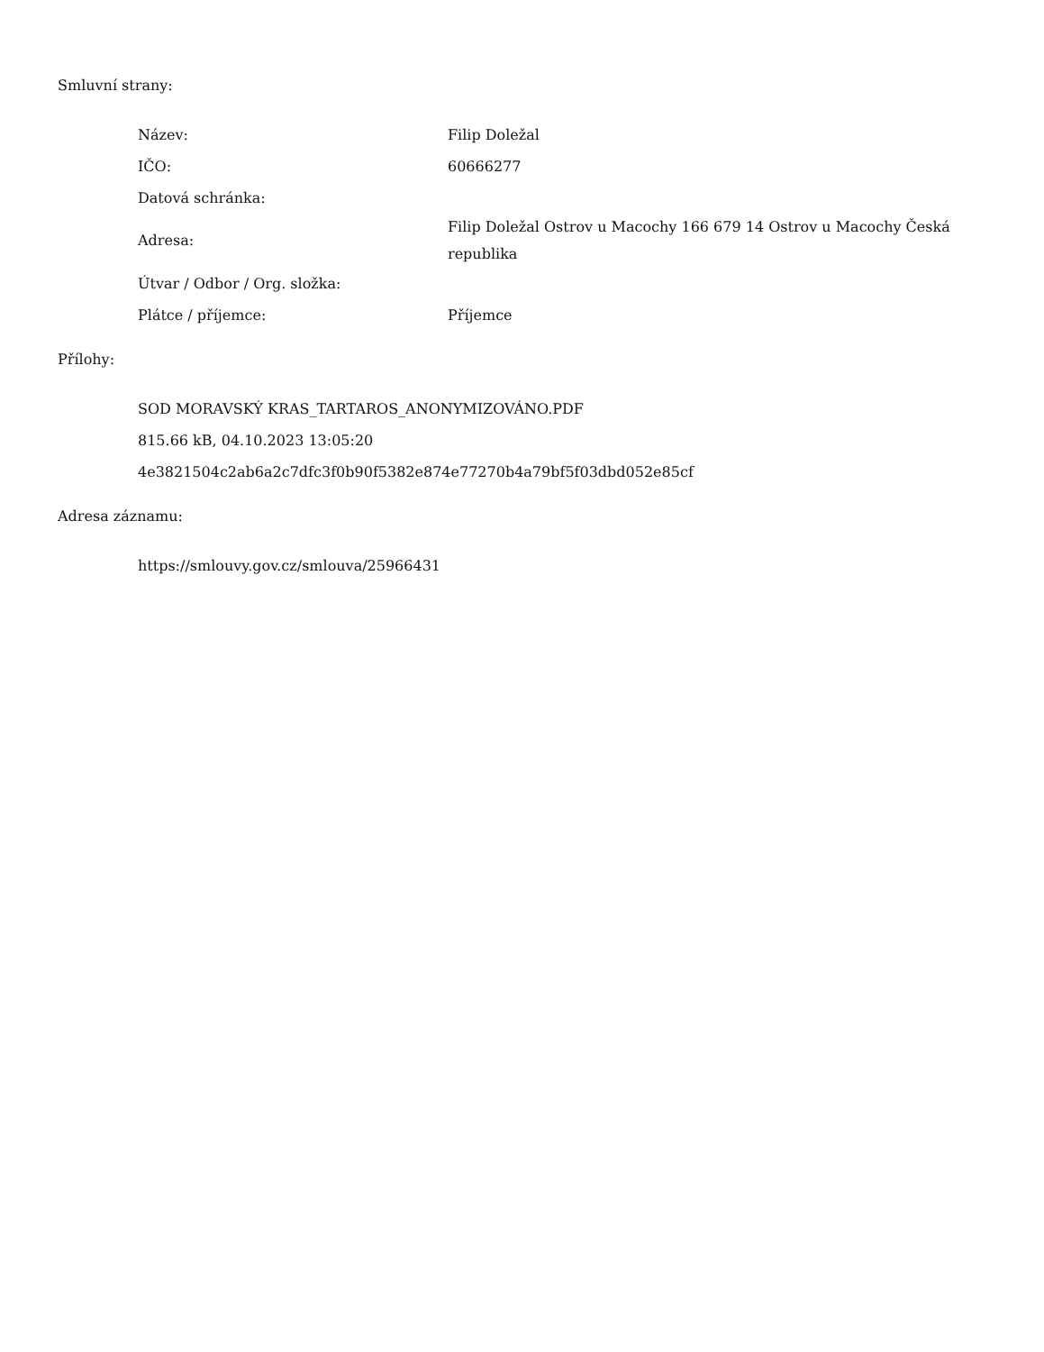Smluvní strany:
| Název: | Filip Doležal |
| IČO: | 60666277 |
| Datová schránka: | |
| Adresa: | Filip Doležal Ostrov u Macochy 166 679 14 Ostrov u Macochy Česká republika |
| Útvar / Odbor / Org. složka: | |
| Plátce / příjemce: | Příjemce |
Přílohy:
SOD MORAVSKÝ KRAS_TARTAROS_ANONYMIZOVÁNO.PDF
815.66 kB, 04.10.2023 13:05:20
4e3821504c2ab6a2c7dfc3f0b90f5382e874e77270b4a79bf5f03dbd052e85cf
Adresa záznamu:
https://smlouvy.gov.cz/smlouva/25966431